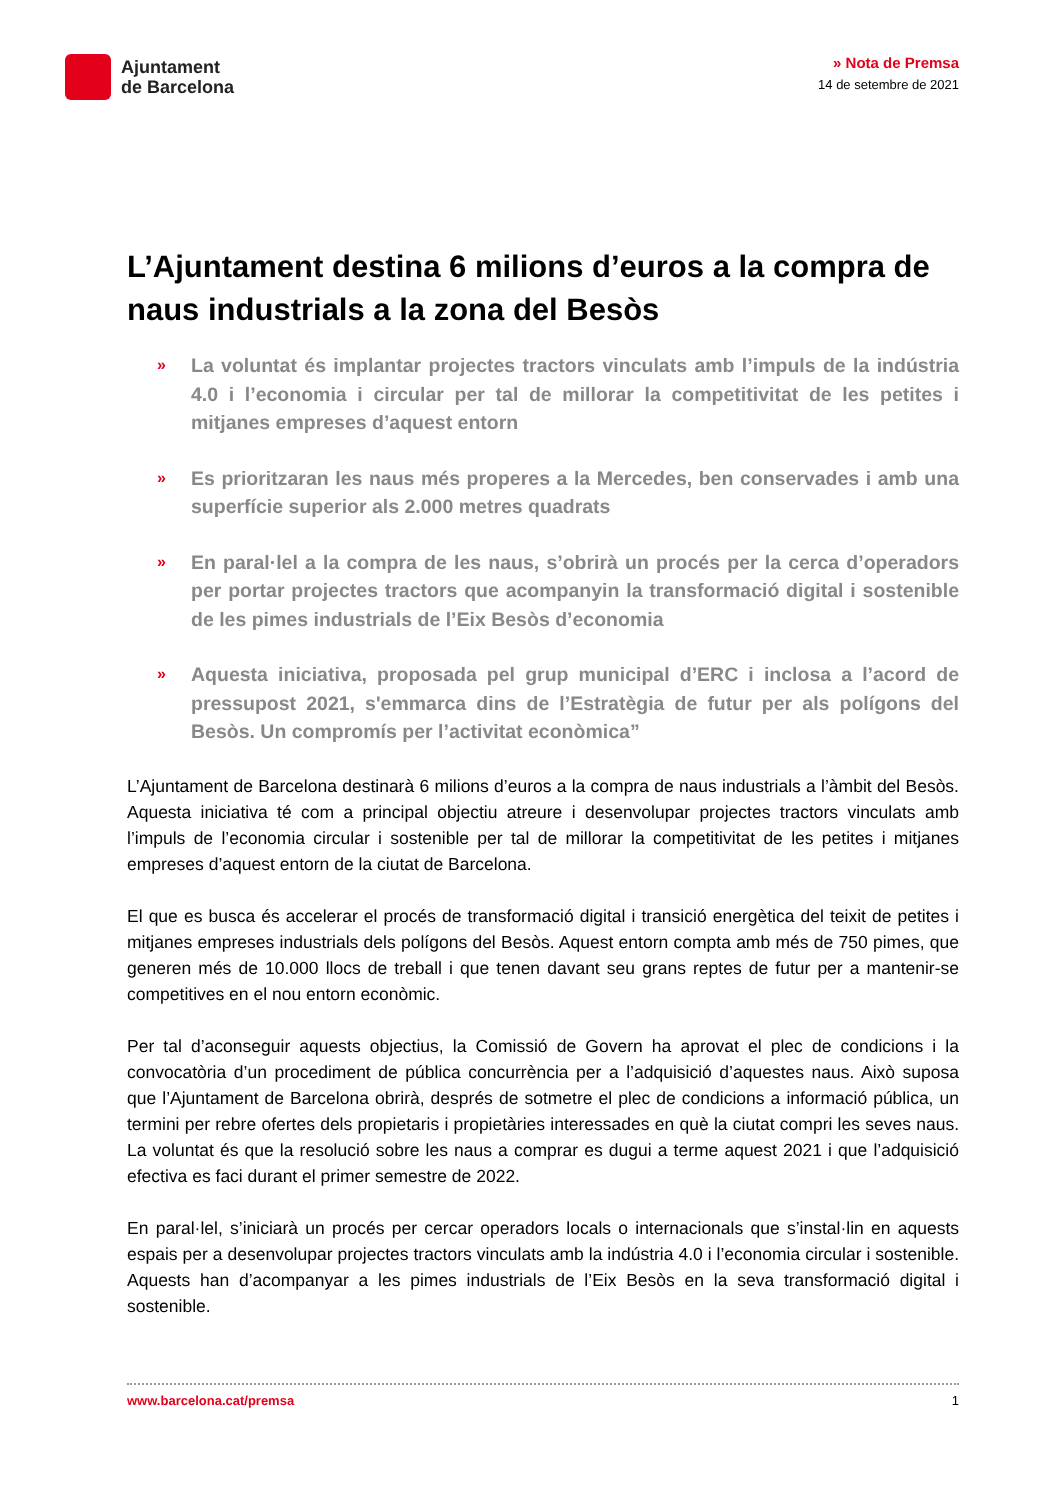Ajuntament
de Barcelona
» Nota de Premsa
14 de setembre de 2021
L’Ajuntament destina 6 milions d’euros a la compra de naus industrials a la zona del Besòs
» La voluntat és implantar projectes tractors vinculats amb l’impuls de la indústria 4.0 i l’economia i circular per tal de millorar la competitivitat de les petites i mitjanes empreses d’aquest entorn
» Es prioritzaran les naus més properes a la Mercedes, ben conservades i amb una superfície superior als 2.000 metres quadrats
» En paral·lel a la compra de les naus, s’obrirà un procés per la cerca d’operadors per portar projectes tractors que acompanyin la transformació digital i sostenible de les pimes industrials de l’Eix Besòs d’economia
» Aquesta iniciativa, proposada pel grup municipal d’ERC i inclosa a l’acord de pressupost 2021, s'emmarca dins de l’Estratègia de futur per als polígons del Besòs. Un compromís per l’activitat econòmica”
L’Ajuntament de Barcelona destinarà 6 milions d’euros a la compra de naus industrials a l’àmbit del Besòs. Aquesta iniciativa té com a principal objectiu atreure i desenvolupar projectes tractors vinculats amb l’impuls de l’economia circular i sostenible per tal de millorar la competitivitat de les petites i mitjanes empreses d’aquest entorn de la ciutat de Barcelona.
El que es busca és accelerar el procés de transformació digital i transició energètica del teixit de petites i mitjanes empreses industrials dels polígons del Besòs. Aquest entorn compta amb més de 750 pimes, que generen més de 10.000 llocs de treball i que tenen davant seu grans reptes de futur per a mantenir-se competitives en el nou entorn econòmic.
Per tal d’aconseguir aquests objectius, la Comissió de Govern ha aprovat el plec de condicions i la convocatòria d’un procediment de pública concurrència per a l’adquisició d’aquestes naus. Això suposa que l’Ajuntament de Barcelona obrirà, després de sotmetre el plec de condicions a informació pública, un termini per rebre ofertes dels propietaris i propietàries interessades en què la ciutat compri les seves naus. La voluntat és que la resolució sobre les naus a comprar es dugui a terme aquest 2021 i que l’adquisició efectiva es faci durant el primer semestre de 2022.
En paral·lel, s’iniciarà un procés per cercar operadors locals o internacionals que s’instal·lin en aquests espais per a desenvolupar projectes tractors vinculats amb la indústria 4.0 i l’economia circular i sostenible. Aquests han d’acompanyar a les pimes industrials de l’Eix Besòs en la seva transformació digital i sostenible.
www.barcelona.cat/premsa 1